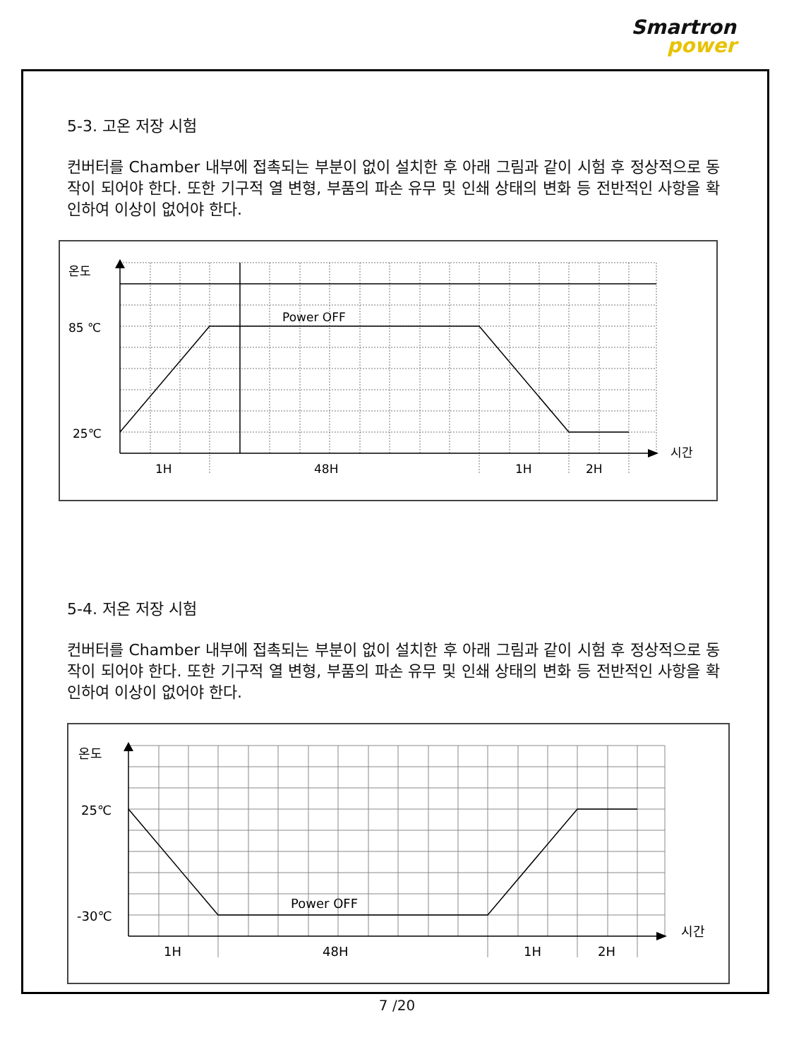Smartron
power
5-3. 고온 저장 시험
컨버터를 Chamber 내부에 접촉되는 부분이 없이 설치한 후 아래 그림과 같이 시험 후 정상적으로 동작이 되어야 한다. 또한 기구적 열 변형, 부품의 파손 유무 및 인쇄 상태의 변화 등 전반적인 사항을 확인하여 이상이 없어야 한다.
온도
85 ℃
25℃
Power OFF
시간
1H
48H
1H
2H
5-4. 저온 저장 시험
컨버터를 Chamber 내부에 접촉되는 부분이 없이 설치한 후 아래 그림과 같이 시험 후 정상적으로 동작이 되어야 한다. 또한 기구적 열 변형, 부품의 파손 유무 및 인쇄 상태의 변화 등 전반적인 사항을 확인하여 이상이 없어야 한다.
온도
25℃
-30℃
Power OFF
시간
1H
48H
1H
2H
7 /20